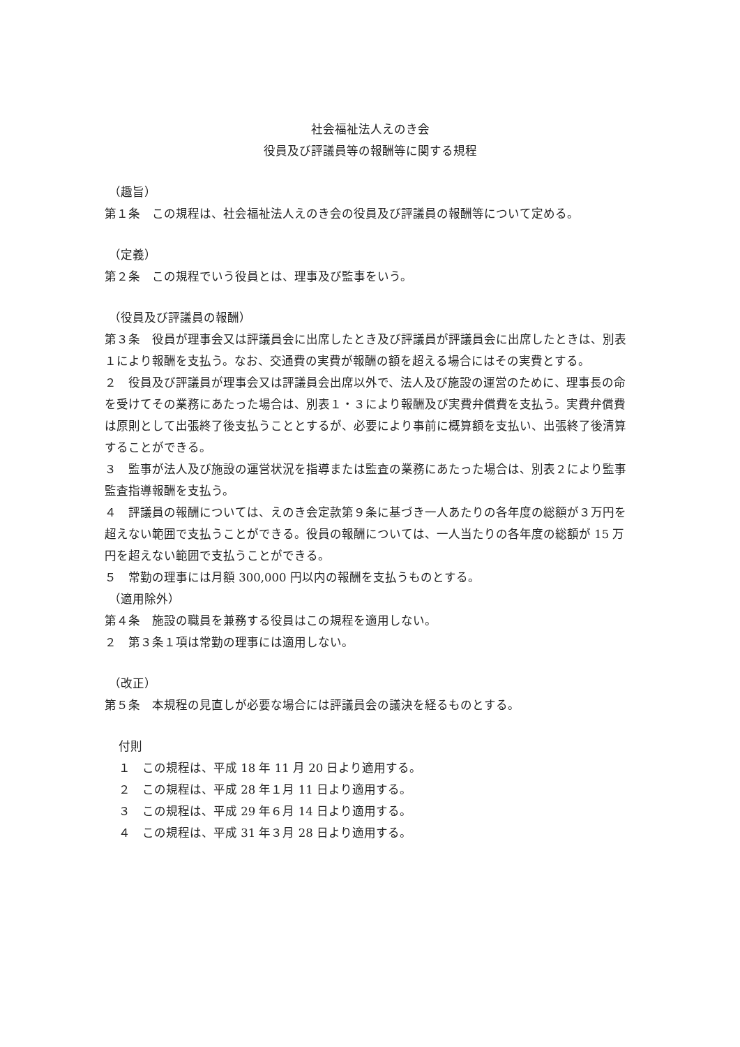社会福祉法人えのき会
役員及び評議員等の報酬等に関する規程
（趣旨）
第１条　この規程は、社会福祉法人えのき会の役員及び評議員の報酬等について定める。
（定義）
第２条　この規程でいう役員とは、理事及び監事をいう。
（役員及び評議員の報酬）
第３条　役員が理事会又は評議員会に出席したとき及び評議員が評議員会に出席したときは、別表１により報酬を支払う。なお、交通費の実費が報酬の額を超える場合にはその実費とする。
２　役員及び評議員が理事会又は評議員会出席以外で、法人及び施設の運営のために、理事長の命を受けてその業務にあたった場合は、別表１・３により報酬及び実費弁償費を支払う。実費弁償費は原則として出張終了後支払うこととするが、必要により事前に概算額を支払い、出張終了後清算することができる。
３　監事が法人及び施設の運営状況を指導または監査の業務にあたった場合は、別表２により監事監査指導報酬を支払う。
４　評議員の報酬については、えのき会定款第９条に基づき一人あたりの各年度の総額が３万円を超えない範囲で支払うことができる。役員の報酬については、一人当たりの各年度の総額が 15 万円を超えない範囲で支払うことができる。
５　常勤の理事には月額 300,000 円以内の報酬を支払うものとする。
（適用除外）
第４条　施設の職員を兼務する役員はこの規程を適用しない。
２　第３条１項は常勤の理事には適用しない。
（改正）
第５条　本規程の見直しが必要な場合には評議員会の議決を経るものとする。
付則
１　この規程は、平成 18 年 11 月 20 日より適用する。
２　この規程は、平成 28 年１月 11 日より適用する。
３　この規程は、平成 29 年６月 14 日より適用する。
４　この規程は、平成 31 年３月 28 日より適用する。